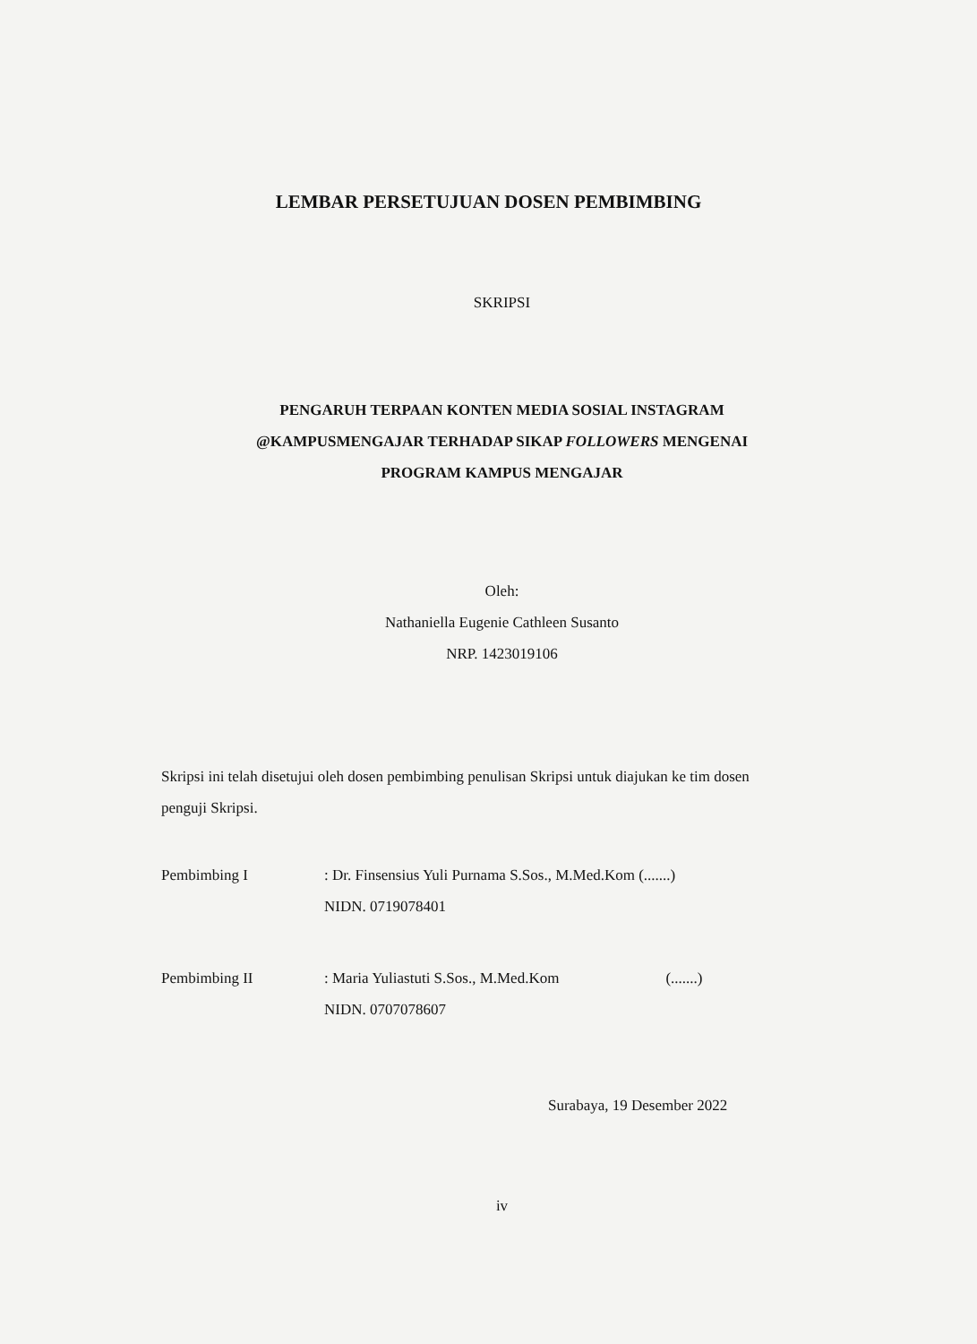LEMBAR PERSETUJUAN DOSEN PEMBIMBING
SKRIPSI
PENGARUH TERPAAN KONTEN MEDIA SOSIAL INSTAGRAM
@KAMPUSMENGAJAR TERHADAP SIKAP FOLLOWERS MENGENAI
PROGRAM KAMPUS MENGAJAR
Oleh:
Nathaniella Eugenie Cathleen Susanto
NRP. 1423019106
Skripsi ini telah disetujui oleh dosen pembimbing penulisan Skripsi untuk diajukan ke tim dosen penguji Skripsi.
| Pembimbing I | : Dr. Finsensius Yuli Purnama S.Sos., M.Med.Kom (.......) NIDN. 0719078401 |
| Pembimbing II | : Maria Yuliastuti S.Sos., M.Med.Kom (.......) NIDN. 0707078607 |
Surabaya, 19 Desember 2022
iv